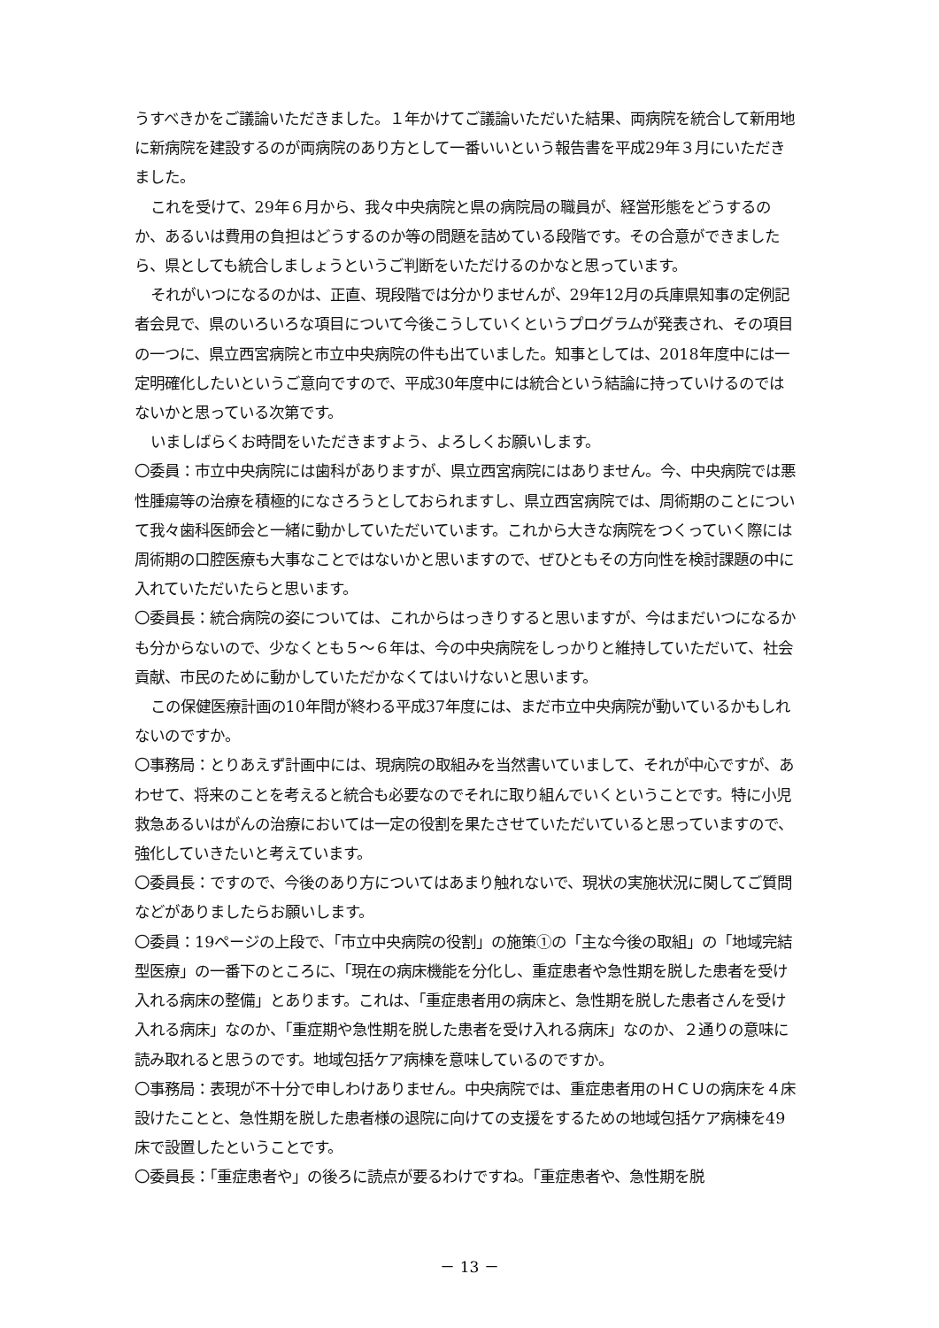うすべきかをご議論いただきました。１年かけてご議論いただいた結果、両病院を統合して新用地に新病院を建設するのが両病院のあり方として一番いいという報告書を平成29年３月にいただきました。
これを受けて、29年６月から、我々中央病院と県の病院局の職員が、経営形態をどうするのか、あるいは費用の負担はどうするのか等の問題を詰めている段階です。その合意ができましたら、県としても統合しましょうというご判断をいただけるのかなと思っています。
それがいつになるのかは、正直、現段階では分かりませんが、29年12月の兵庫県知事の定例記者会見で、県のいろいろな項目について今後こうしていくというプログラムが発表され、その項目の一つに、県立西宮病院と市立中央病院の件も出ていました。知事としては、2018年度中には一定明確化したいというご意向ですので、平成30年度中には統合という結論に持っていけるのではないかと思っている次第です。
いましばらくお時間をいただきますよう、よろしくお願いします。
〇委員：市立中央病院には歯科がありますが、県立西宮病院にはありません。今、中央病院では悪性腫瘍等の治療を積極的になさろうとしておられますし、県立西宮病院では、周術期のことについて我々歯科医師会と一緒に動かしていただいています。これから大きな病院をつくっていく際には周術期の口腔医療も大事なことではないかと思いますので、ぜひともその方向性を検討課題の中に入れていただいたらと思います。
〇委員長：統合病院の姿については、これからはっきりすると思いますが、今はまだいつになるかも分からないので、少なくとも５～６年は、今の中央病院をしっかりと維持していただいて、社会貢献、市民のために動かしていただかなくてはいけないと思います。
この保健医療計画の10年間が終わる平成37年度には、まだ市立中央病院が動いているかもしれないのですか。
〇事務局：とりあえず計画中には、現病院の取組みを当然書いていまして、それが中心ですが、あわせて、将来のことを考えると統合も必要なのでそれに取り組んでいくということです。特に小児救急あるいはがんの治療においては一定の役割を果たさせていただいていると思っていますので、強化していきたいと考えています。
〇委員長：ですので、今後のあり方についてはあまり触れないで、現状の実施状況に関してご質問などがありましたらお願いします。
〇委員：19ページの上段で、「市立中央病院の役割」の施策①の「主な今後の取組」の「地域完結型医療」の一番下のところに、「現在の病床機能を分化し、重症患者や急性期を脱した患者を受け入れる病床の整備」とあります。これは、「重症患者用の病床と、急性期を脱した患者さんを受け入れる病床」なのか、「重症期や急性期を脱した患者を受け入れる病床」なのか、２通りの意味に読み取れると思うのです。地域包括ケア病棟を意味しているのですか。
〇事務局：表現が不十分で申しわけありません。中央病院では、重症患者用のＨＣＵの病床を４床設けたことと、急性期を脱した患者様の退院に向けての支援をするための地域包括ケア病棟を49床で設置したということです。
〇委員長：「重症患者や」の後ろに読点が要るわけですね。「重症患者や、急性期を脱
－ 13 －